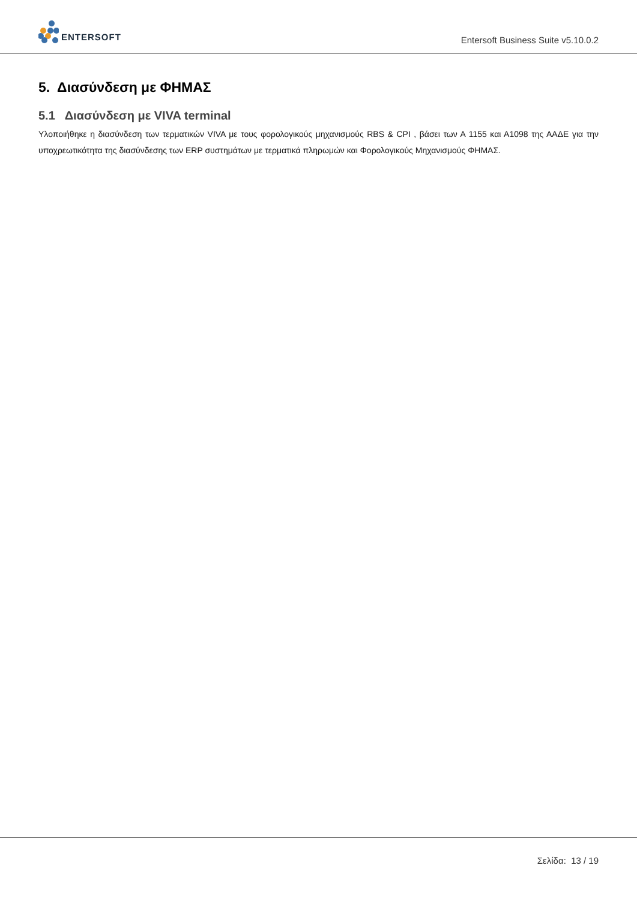ENTERSOFT
Entersoft Business Suite v5.10.0.2
5. Διασύνδεση με ΦΗΜΑΣ
5.1 Διασύνδεση με VIVA terminal
Υλοποιήθηκε η διασύνδεση των τερματικών VIVA με τους φορολογικούς μηχανισμούς RBS & CPI , βάσει των Α 1155 και Α1098 της ΑΑΔΕ για την υποχρεωτικότητα της διασύνδεσης των ERP συστημάτων με τερματικά πληρωμών και Φορολογικούς Μηχανισμούς ΦΗΜΑΣ.
Σελίδα: 13 / 19